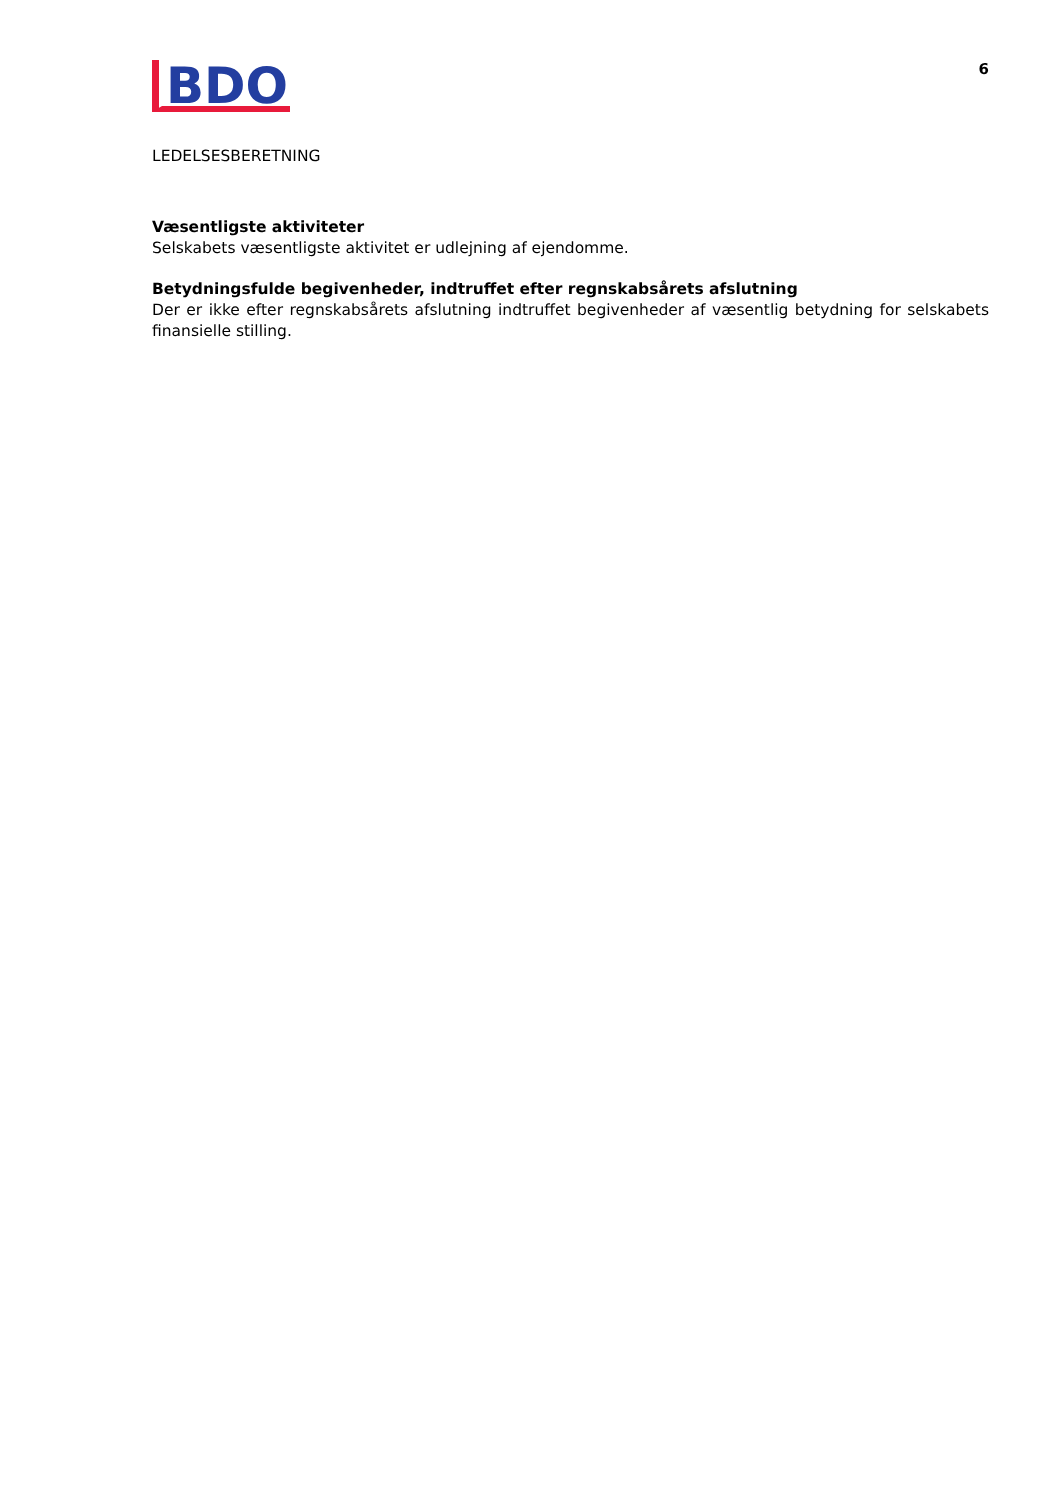BDO
6
LEDELSESBERETNING
Væsentligste aktiviteter
Selskabets væsentligste aktivitet er udlejning af ejendomme.
Betydningsfulde begivenheder, indtruffet efter regnskabsårets afslutning
Der er ikke efter regnskabsårets afslutning indtruffet begivenheder af væsentlig betydning for selskabets finansielle stilling.